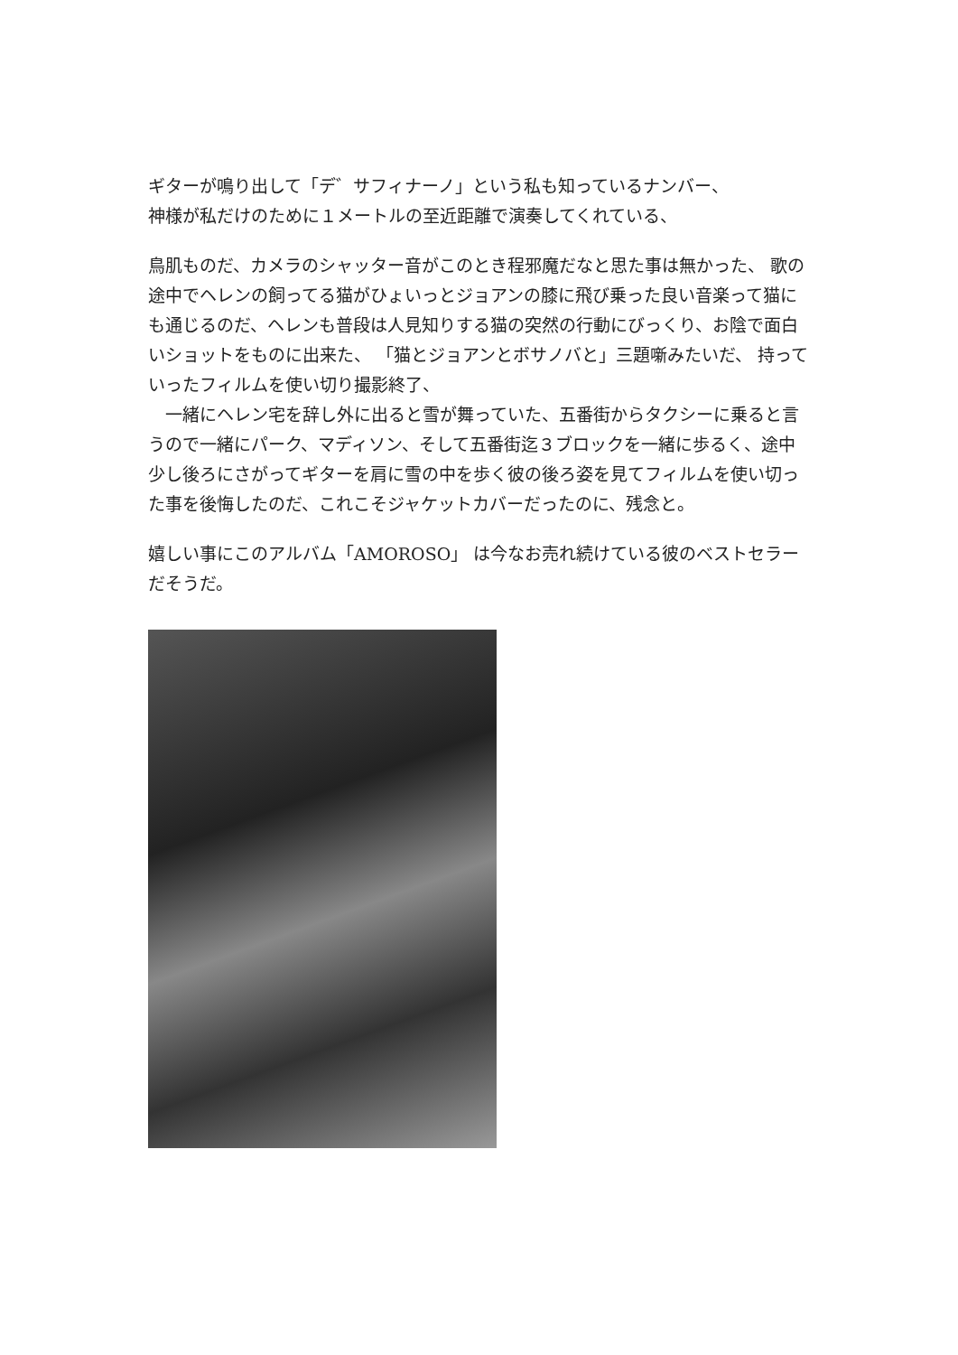ギターが鳴り出して「デ゛サフィナーノ」という私も知っているナンバー、
神様が私だけのために１メートルの至近距離で演奏してくれている、
鳥肌ものだ、カメラのシャッター音がこのとき程邪魔だなと思た事は無かった、 歌の途中でヘレンの飼ってる猫がひょいっとジョアンの膝に飛び乗った良い音楽って猫にも通じるのだ、ヘレンも普段は人見知りする猫の突然の行動にびっくり、お陰で面白いショットをものに出来た、 「猫とジョアンとボサノバと」三題噺みたいだ、 持っていったフィルムを使い切り撮影終了、
　一緒にヘレン宅を辞し外に出ると雪が舞っていた、五番街からタクシーに乗ると言うので一緒にパーク、マディソン、そして五番街迄３ブロックを一緒に歩るく、途中少し後ろにさがってギターを肩に雪の中を歩く彼の後ろ姿を見てフィルムを使い切った事を後悔したのだ、これこそジャケットカバーだったのに、残念と。
嬉しい事にこのアルバム「AMOROSO」 は今なお売れ続けている彼のベストセラーだそうだ。